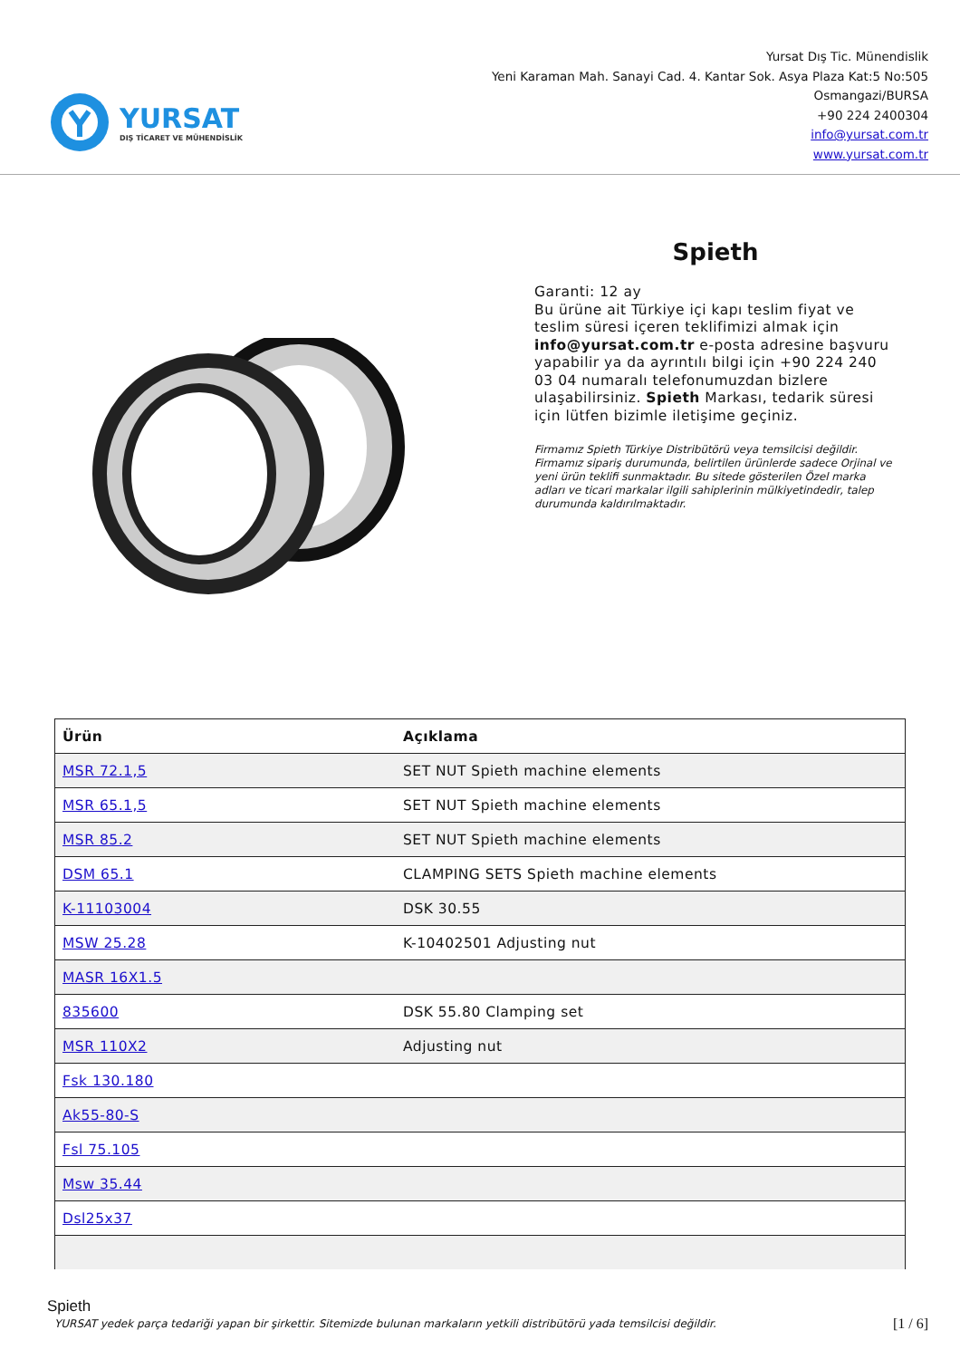YURSAT
DIŞ TİCARET VE MÜHENDİSLİK
Yursat Dış Tic. Münendislik
Yeni Karaman Mah. Sanayi Cad. 4. Kantar Sok. Asya Plaza Kat:5 No:505
Osmangazi/BURSA
+90 224 2400304
info@yursat.com.tr
www.yursat.com.tr
Spieth
Garanti: 12 ay
Bu ürüne ait Türkiye içi kapı teslim fiyat ve teslim süresi içeren teklifimizi almak için info@yursat.com.tr e-posta adresine başvuru yapabilir ya da ayrıntılı bilgi için +90 224 240 03 04 numaralı telefonumuzdan bizlere ulaşabilirsiniz. Spieth Markası, tedarik süresi için lütfen bizimle iletişime geçiniz.
Firmamız Spieth Türkiye Distribütörü veya temsilcisi değildir. Firmamız sipariş durumunda, belirtilen ürünlerde sadece Orjinal ve yeni ürün teklifi sunmaktadır. Bu sitede gösterilen Özel marka adları ve ticari markalar ilgili sahiplerinin mülkiyetindedir, talep durumunda kaldırılmaktadır.
| Ürün | Açıklama |
| --- | --- |
| MSR 72.1,5 | SET NUT Spieth machine elements |
| MSR 65.1,5 | SET NUT Spieth machine elements |
| MSR 85.2 | SET NUT Spieth machine elements |
| DSM 65.1 | CLAMPING SETS Spieth machine elements |
| K-11103004 | DSK 30.55 |
| MSW 25.28 | K-10402501 Adjusting nut |
| MASR 16X1.5 | |
| 835600 | DSK 55.80 Clamping set |
| MSR 110X2 | Adjusting nut |
| Fsk 130.180 | |
| Ak55-80-S | |
| Fsl 75.105 | |
| Msw 35.44 | |
| Dsl25x37 | |
Spieth
YURSAT yedek parça tedariği yapan bir şirkettir. Sitemizde bulunan markaların yetkili distribütörü yada temsilcisi değildir. [1 / 6]